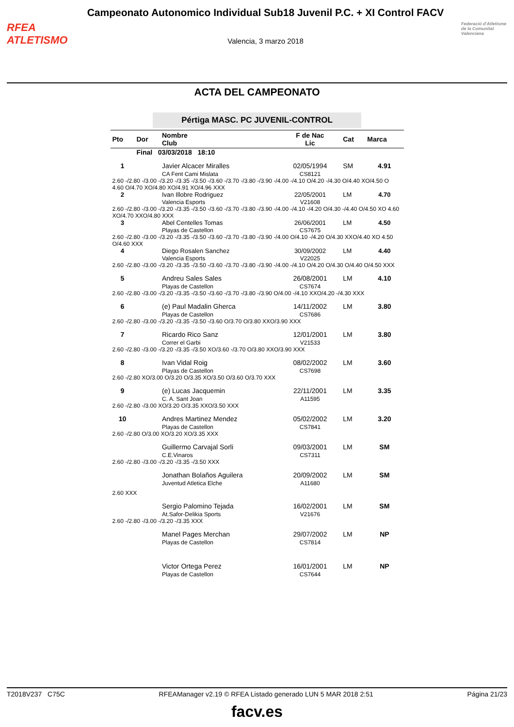RFEA
ATLETISMO
Campeonato Autonomico Individual Sub18 Juvenil P.C. + XI Control FACV
Valencia, 3 marzo 2018
Federació d'Atletisme de la Comunitat Valenciana
ACTA DEL CAMPEONATO
Pértiga MASC. PC JUVENIL-CONTROL
| Pto | Dor | Nombre Club | F de Nac Lic | Cat | Marca |
| --- | --- | --- | --- | --- | --- |
| | Final 03/03/2018 18:10 | | | | |
| 1 | | Javier Alcacer Miralles CA Fent Cami Mislata | 02/05/1994 CS8121 | SM | 4.91 |
| 2.60 -/2.80 -/3.00 -/3.20 -/3.35 -/3.50 -/3.60 -/3.70 -/3.80 -/3.90 -/4.00 -/4.10 O/4.20 -/4.30 O/4.40 XO/4.50 O 4.60 O/4.70 XO/4.80 XO/4.91 XO/4.96 XXX | | | | | |
| 2 | | Ivan Illobre Rodriguez Valencia Esports | 22/05/2001 V21608 | LM | 4.70 |
| 2.60 -/2.80 -/3.00 -/3.20 -/3.35 -/3.50 -/3.60 -/3.70 -/3.80 -/3.90 -/4.00 -/4.10 -/4.20 O/4.30 -/4.40 O/4.50 XO 4.60 XO/4.70 XXO/4.80 XXX | | | | | |
| 3 | | Abel Centelles Tomas Playas de Castellon | 26/06/2001 CS7675 | LM | 4.50 |
| 2.60 -/2.80 -/3.00 -/3.20 -/3.35 -/3.50 -/3.60 -/3.70 -/3.80 -/3.90 -/4.00 O/4.10 -/4.20 O/4.30 XXO/4.40 XO 4.50 O/4.60 XXX | | | | | |
| 4 | | Diego Rosalen Sanchez Valencia Esports | 30/09/2002 V22025 | LM | 4.40 |
| 2.60 -/2.80 -/3.00 -/3.20 -/3.35 -/3.50 -/3.60 -/3.70 -/3.80 -/3.90 -/4.00 -/4.10 O/4.20 O/4.30 O/4.40 O/4.50 XXX | | | | | |
| 5 | | Andreu Sales Sales Playas de Castellon | 26/08/2001 CS7674 | LM | 4.10 |
| 2.60 -/2.80 -/3.00 -/3.20 -/3.35 -/3.50 -/3.60 -/3.70 -/3.80 -/3.90 O/4.00 -/4.10 XXO/4.20 -/4.30 XXX | | | | | |
| 6 | | (e) Paul Madalin Gherca Playas de Castellon | 14/11/2002 CS7686 | LM | 3.80 |
| 2.60 -/2.80 -/3.00 -/3.20 -/3.35 -/3.50 -/3.60 O/3.70 O/3.80 XXO/3.90 XXX | | | | | |
| 7 | | Ricardo Rico Sanz Correr el Garbi | 12/01/2001 V21533 | LM | 3.80 |
| 2.60 -/2.80 -/3.00 -/3.20 -/3.35 -/3.50 XO/3.60 -/3.70 O/3.80 XXO/3.90 XXX | | | | | |
| 8 | | Ivan Vidal Roig Playas de Castellon | 08/02/2002 CS7698 | LM | 3.60 |
| 2.60 -/2.80 XO/3.00 O/3.20 O/3.35 XO/3.50 O/3.60 O/3.70 XXX | | | | | |
| 9 | | (e) Lucas Jacquemin C. A. Sant Joan | 22/11/2001 A11595 | LM | 3.35 |
| 2.60 -/2.80 -/3.00 XO/3.20 O/3.35 XXO/3.50 XXX | | | | | |
| 10 | | Andres Martinez Mendez Playas de Castellon | 05/02/2002 CS7841 | LM | 3.20 |
| 2.60 -/2.80 O/3.00 XO/3.20 XO/3.35 XXX | | | | | |
| | | Guillermo Carvajal Sorli C.E.Vinaros | 09/03/2001 CS7311 | LM | SM |
| 2.60 -/2.80 -/3.00 -/3.20 -/3.35 -/3.50 XXX | | | | | |
| | | Jonathan Bolaños Aguilera Juventud Atletica Elche | 20/09/2002 A11680 | LM | SM |
| 2.60 XXX | | | | | |
| | | Sergio Palomino Tejada At.Safor-Delikia Sports | 16/02/2001 V21676 | LM | SM |
| 2.60 -/2.80 -/3.00 -/3.20 -/3.35 XXX | | | | | |
| | | Manel Pages Merchan Playas de Castellon | 29/07/2002 CS7814 | LM | NP |
| | | Victor Ortega Perez Playas de Castellon | 16/01/2001 CS7644 | LM | NP |
T2018V237 C75C RFEAManager v2.19 © RFEA Listado generado LUN 5 MAR 2018 2:51 Página 21/23
facv.es